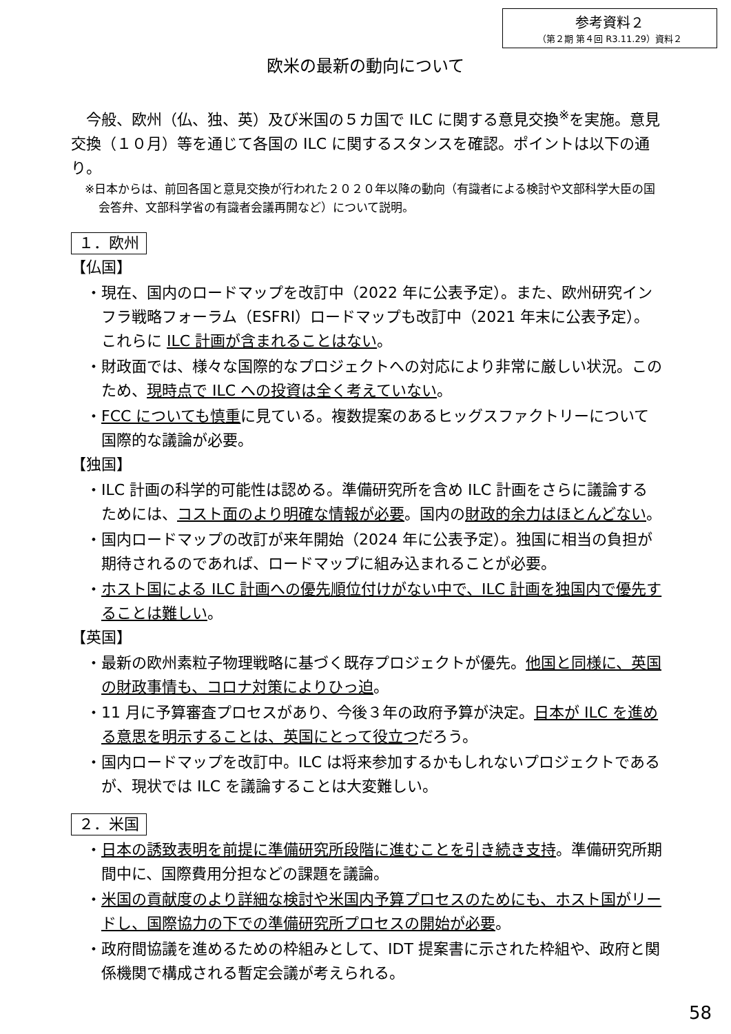参考資料２
（第２期 第４回 R3.11.29）資料２
欧米の最新の動向について
今般、欧州（仏、独、英）及び米国の５カ国で ILC に関する意見交換<sup>※</sup>を実施。意見交換（１０月）等を通じて各国の ILC に関するスタンスを確認。ポイントは以下の通り。
※日本からは、前回各国と意見交換が行われた２０２０年以降の動向（有識者による検討や文部科学大臣の国会答弁、文部科学省の有識者会議再開など）について説明。
１．欧州
【仏国】
・現在、国内のロードマップを改訂中（2022 年に公表予定）。また、欧州研究インフラ戦略フォーラム（ESFRI）ロードマップも改訂中（2021 年末に公表予定）。これらに ILC 計画が含まれることはない。
・財政面では、様々な国際的なプロジェクトへの対応により非常に厳しい状況。このため、現時点で ILC への投資は全く考えていない。
・FCC についても慎重に見ている。複数提案のあるヒッグスファクトリーについて国際的な議論が必要。
【独国】
・ILC 計画の科学的可能性は認める。準備研究所を含め ILC 計画をさらに議論するためには、コスト面のより明確な情報が必要。国内の財政的余力はほとんどない。
・国内ロードマップの改訂が来年開始（2024 年に公表予定）。独国に相当の負担が期待されるのであれば、ロードマップに組み込まれることが必要。
・ホスト国による ILC 計画への優先順位付けがない中で、ILC 計画を独国内で優先することは難しい。
【英国】
・最新の欧州素粒子物理戦略に基づく既存プロジェクトが優先。他国と同様に、英国の財政事情も、コロナ対策によりひっ迫。
・11 月に予算審査プロセスがあり、今後３年の政府予算が決定。日本が ILC を進める意思を明示することは、英国にとって役立つだろう。
・国内ロードマップを改訂中。ILC は将来参加するかもしれないプロジェクトであるが、現状では ILC を議論することは大変難しい。
２．米国
・日本の誘致表明を前提に準備研究所段階に進むことを引き続き支持。準備研究所期間中に、国際費用分担などの課題を議論。
・米国の貢献度のより詳細な検討や米国内予算プロセスのためにも、ホスト国がリードし、国際協力の下での準備研究所プロセスの開始が必要。
・政府間協議を進めるための枠組みとして、IDT 提案書に示された枠組や、政府と関係機関で構成される暫定会議が考えられる。
58